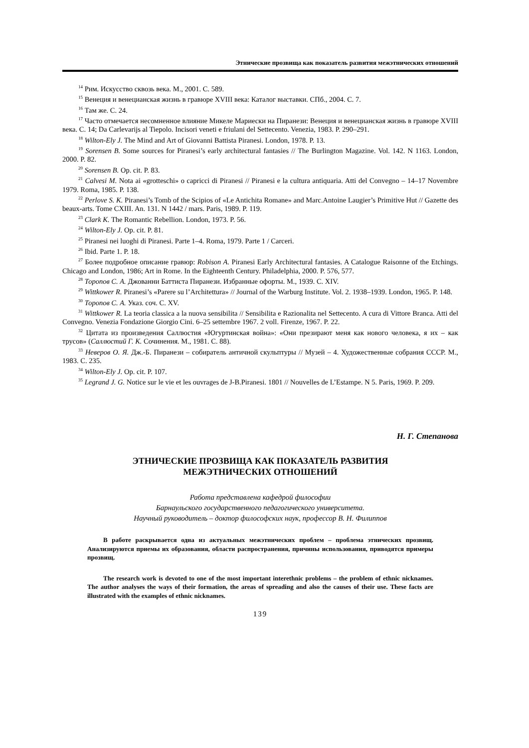Этнические прозвища как показатель развития межэтнических отношений
<sup>14</sup> Рим. Искусство сквозь века. М., 2001. С. 589.
<sup>15</sup> Венеция и венецианская жизнь в гравюре XVIII века: Каталог выставки. СПб., 2004. С. 7.
<sup>16</sup> Там же. С. 24.
<sup>17</sup> Часто отмечается несомненное влияние Микеле Мариески на Пиранези: Венеция и венецианская жизнь в гравюре XVIII века. С. 14; Da Carlevarijs al Tiepolo. Incisori veneti e friulani del Settecento. Venezia, 1983. P. 290–291.
<sup>18</sup> Wilton-Ely J. The Mind and Art of Giovanni Battista Piranesi. London, 1978. P. 13.
<sup>19</sup> Sorensen B. Some sources for Piranesi’s early architectural fantasies // The Burlington Magazine. Vol. 142. N 1163. London, 2000. P. 82.
<sup>20</sup> Sorensen B. Op. cit. P. 83.
<sup>21</sup> Calvesi M. Nota ai «grotteschi» o capricci di Piranesi // Piranesi e la cultura antiquaria. Atti del Convegno – 14–17 Novembre 1979. Roma, 1985. P. 138.
<sup>22</sup> Perlove S. K. Piranesi’s Tomb of the Scipios of «Le Antichita Romane» and Marc.Antoine Laugier’s Primitive Hut // Gazette des beaux-arts. Tome CXIII. An. 131. N 1442 / mars. Paris, 1989. P. 119.
<sup>23</sup> Clark K. The Romantic Rebellion. London, 1973. P. 56.
<sup>24</sup> Wilton-Ely J. Op. cit. P. 81.
<sup>25</sup> Piranesi nei luoghi di Piranesi. Parte 1–4. Roma, 1979. Parte 1 / Carceri.
<sup>26</sup> Ibid. Parte 1. P. 18.
<sup>27</sup> Более подробное описание гравюр: Robison A. Piranesi Early Architectural fantasies. A Catalogue Raisonne of the Etchings. Chicago and London, 1986; Art in Rome. In the Eighteenth Century. Philadelphia, 2000. P. 576, 577.
<sup>28</sup> Торопов С. А. Джованни Баттиста Пиранези. Избранные офорты. М., 1939. С. XIV.
<sup>29</sup> Wittkower R. Piranesi’s «Parere su l’Architettura» // Journal of the Warburg Institute. Vol. 2. 1938–1939. London, 1965. P. 148.
<sup>30</sup> Торопов С. А. Указ. соч. С. XV.
<sup>31</sup> Wittkower R. La teoria classica a la nuova sensibilita // Sensibilita e Razionalita nel Settecento. A cura di Vittore Branca. Atti del Convegno. Venezia Fondazione Giorgio Cini. 6–25 settembre 1967. 2 voll. Firenze, 1967. P. 22.
<sup>32</sup> Цитата из произведения Саллюстия «Югуртинская война»: «Они презирают меня как нового человека, я их – как трусов» (Саллюстий Г. К. Сочинения. М., 1981. С. 88).
<sup>33</sup> Неверов О. Я. Дж.-Б. Пиранези – собиратель античной скульптуры // Музей – 4. Художественные собрания СССР. М., 1983. С. 235.
<sup>34</sup> Wilton-Ely J. Op. cit. P. 107.
<sup>35</sup> Legrand J. G. Notice sur le vie et les ouvrages de J-B.Piranesi. 1801 // Nouvelles de L’Estampe. N 5. Paris, 1969. P. 209.
Н. Г. Степанова
ЭТНИЧЕСКИЕ ПРОЗВИЩА КАК ПОКАЗАТЕЛЬ РАЗВИТИЯ
МЕЖЭТНИЧЕСКИХ ОТНОШЕНИЙ
Работа представлена кафедрой философии
Барнаульского государственного педагогического университета.
Научный руководитель – доктор философских наук, профессор В. Н. Филиппов
В работе раскрывается одна из актуальных межэтнических проблем – проблема этнических прозвищ. Анализируются приемы их образования, области распространения, причины использования, приводятся примеры прозвищ.
The research work is devoted to one of the most important interethnic problems – the problem of ethnic nicknames. The author analyses the ways of their formation, the areas of spreading and also the causes of their use. These facts are illustrated with the examples of ethnic nicknames.
139